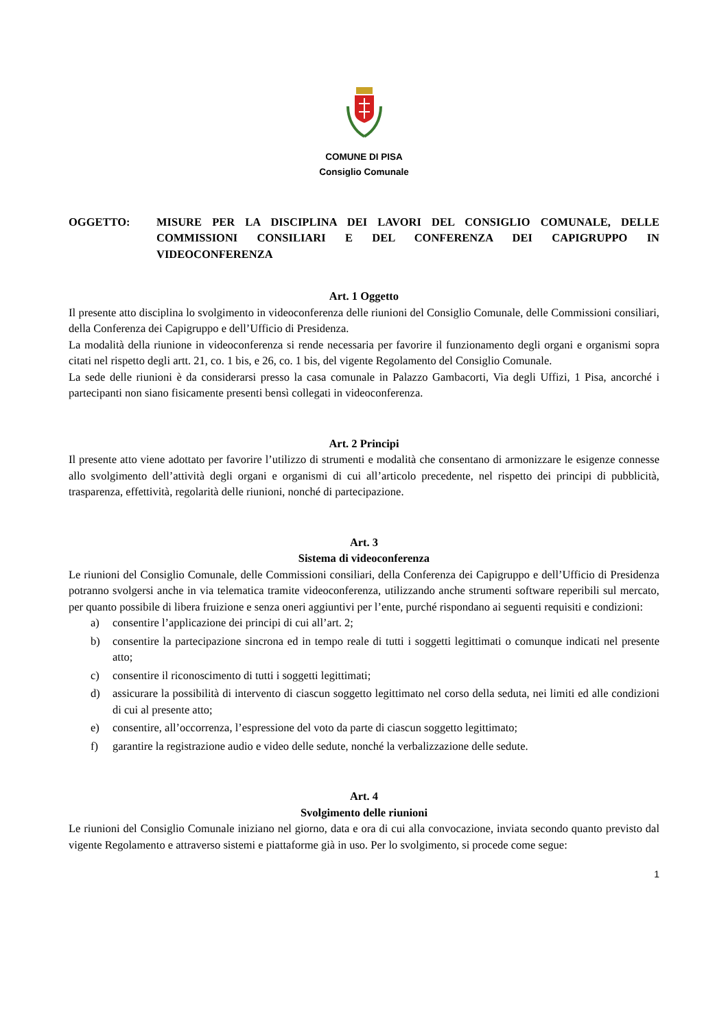COMUNE DI PISA
Consiglio Comunale
OGGETTO: MISURE PER LA DISCIPLINA DEI LAVORI DEL CONSIGLIO COMUNALE, DELLE COMMISSIONI CONSILIARI E DEL CONFERENZA DEI CAPIGRUPPO IN VIDEOCONFERENZA
Art. 1 Oggetto
Il presente atto disciplina lo svolgimento in videoconferenza delle riunioni del Consiglio Comunale, delle Commissioni consiliari, della Conferenza dei Capigruppo e dell’Ufficio di Presidenza.
La modalità della riunione in videoconferenza si rende necessaria per favorire il funzionamento degli organi e organismi sopra citati nel rispetto degli artt. 21, co. 1 bis, e 26, co. 1 bis, del vigente Regolamento del Consiglio Comunale.
La sede delle riunioni è da considerarsi presso la casa comunale in Palazzo Gambacorti, Via degli Uffizi, 1 Pisa, ancorché i partecipanti non siano fisicamente presenti bensì collegati in videoconferenza.
Art. 2 Principi
Il presente atto viene adottato per favorire l’utilizzo di strumenti e modalità che consentano di armonizzare le esigenze connesse allo svolgimento dell’attività degli organi e organismi di cui all’articolo precedente, nel rispetto dei principi di pubblicità, trasparenza, effettività, regolarità delle riunioni, nonché di partecipazione.
Art. 3
Sistema di videoconferenza
Le riunioni del Consiglio Comunale, delle Commissioni consiliari, della Conferenza dei Capigruppo e dell’Ufficio di Presidenza potranno svolgersi anche in via telematica tramite videoconferenza, utilizzando anche strumenti software reperibili sul mercato, per quanto possibile di libera fruizione e senza oneri aggiuntivi per l’ente, purché rispondano ai seguenti requisiti e condizioni:
a) consentire l’applicazione dei principi di cui all’art. 2;
b) consentire la partecipazione sincrona ed in tempo reale di tutti i soggetti legittimati o comunque indicati nel presente atto;
c) consentire il riconoscimento di tutti i soggetti legittimati;
d) assicurare la possibilità di intervento di ciascun soggetto legittimato nel corso della seduta, nei limiti ed alle condizioni di cui al presente atto;
e) consentire, all’occorrenza, l’espressione del voto da parte di ciascun soggetto legittimato;
f) garantire la registrazione audio e video delle sedute, nonché la verbalizzazione delle sedute.
Art. 4
Svolgimento delle riunioni
Le riunioni del Consiglio Comunale iniziano nel giorno, data e ora di cui alla convocazione, inviata secondo quanto previsto dal vigente Regolamento e attraverso sistemi e piattaforme già in uso. Per lo svolgimento, si procede come segue:
1